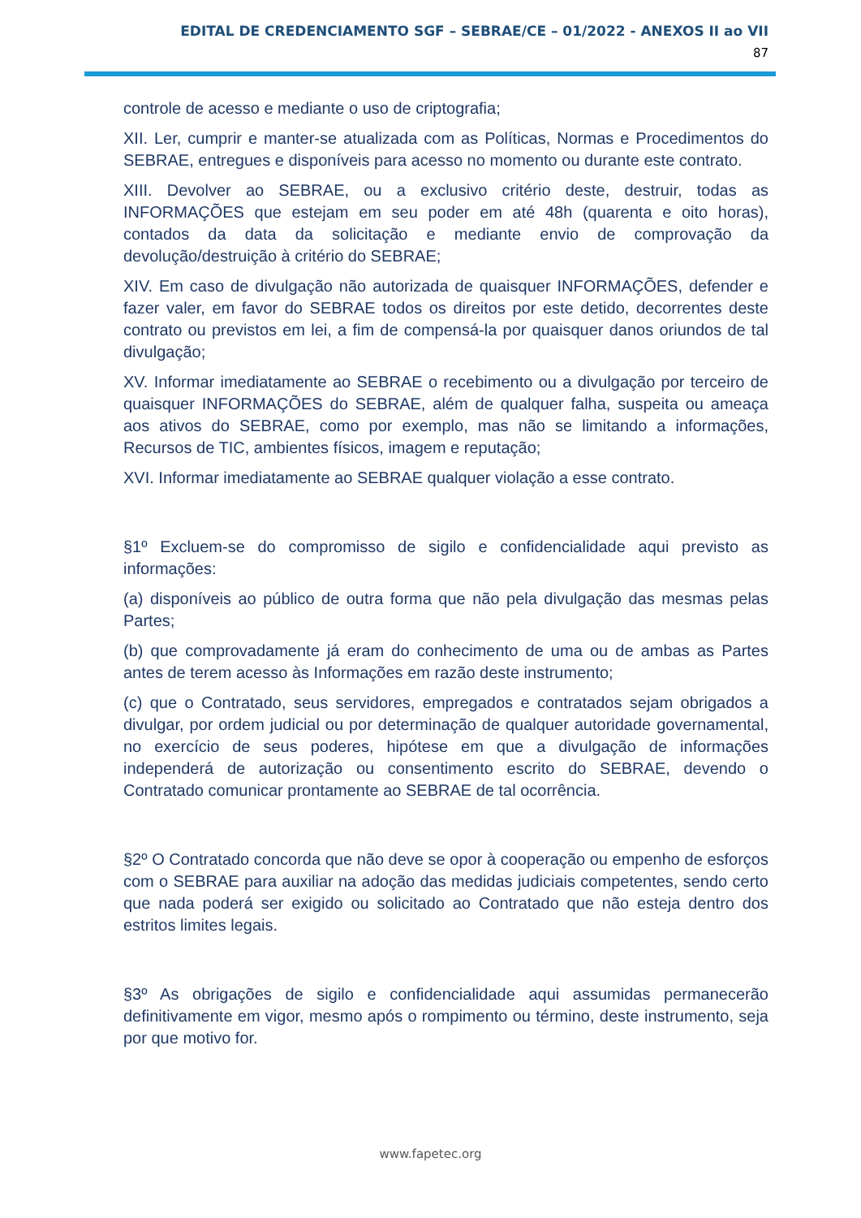EDITAL DE CREDENCIAMENTO SGF – SEBRAE/CE – 01/2022 - ANEXOS II ao VII
87
controle de acesso e mediante o uso de criptografia;
XII. Ler, cumprir e manter-se atualizada com as Políticas, Normas e Procedimentos do SEBRAE, entregues e disponíveis para acesso no momento ou durante este contrato.
XIII. Devolver ao SEBRAE, ou a exclusivo critério deste, destruir, todas as INFORMAÇÕES que estejam em seu poder em até 48h (quarenta e oito horas), contados da data da solicitação e mediante envio de comprovação da devolução/destruição à critério do SEBRAE;
XIV. Em caso de divulgação não autorizada de quaisquer INFORMAÇÕES, defender e fazer valer, em favor do SEBRAE todos os direitos por este detido, decorrentes deste contrato ou previstos em lei, a fim de compensá-la por quaisquer danos oriundos de tal divulgação;
XV. Informar imediatamente ao SEBRAE o recebimento ou a divulgação por terceiro de quaisquer INFORMAÇÕES do SEBRAE, além de qualquer falha, suspeita ou ameaça aos ativos do SEBRAE, como por exemplo, mas não se limitando a informações, Recursos de TIC, ambientes físicos, imagem e reputação;
XVI. Informar imediatamente ao SEBRAE qualquer violação a esse contrato.
§1º Excluem-se do compromisso de sigilo e confidencialidade aqui previsto as informações:
(a) disponíveis ao público de outra forma que não pela divulgação das mesmas pelas Partes;
(b) que comprovadamente já eram do conhecimento de uma ou de ambas as Partes antes de terem acesso às Informações em razão deste instrumento;
(c) que o Contratado, seus servidores, empregados e contratados sejam obrigados a divulgar, por ordem judicial ou por determinação de qualquer autoridade governamental, no exercício de seus poderes, hipótese em que a divulgação de informações independerá de autorização ou consentimento escrito do SEBRAE, devendo o Contratado comunicar prontamente ao SEBRAE de tal ocorrência.
§2º O Contratado concorda que não deve se opor à cooperação ou empenho de esforços com o SEBRAE para auxiliar na adoção das medidas judiciais competentes, sendo certo que nada poderá ser exigido ou solicitado ao Contratado que não esteja dentro dos estritos limites legais.
§3º As obrigações de sigilo e confidencialidade aqui assumidas permanecerão definitivamente em vigor, mesmo após o rompimento ou término, deste instrumento, seja por que motivo for.
www.fapetec.org